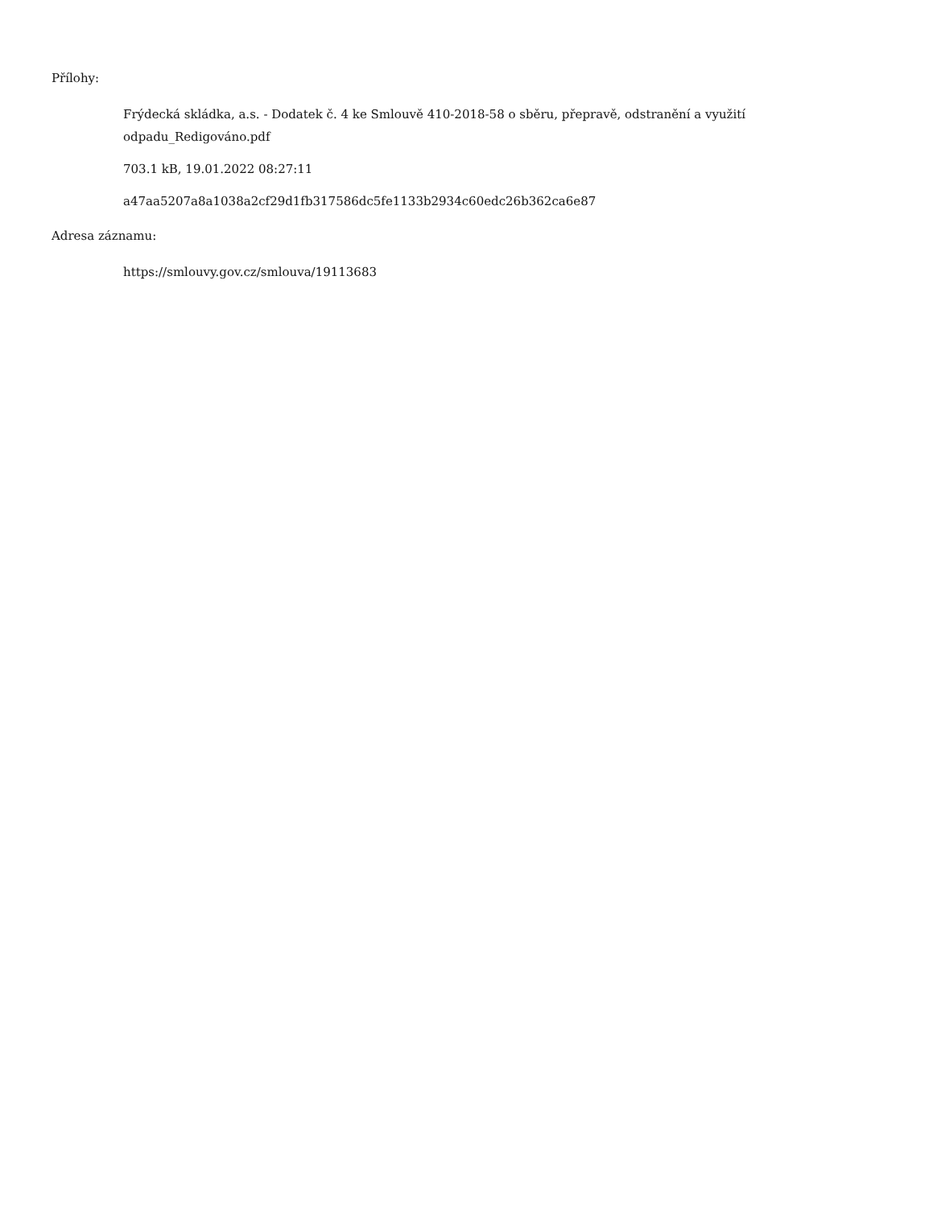Přílohy:
Frýdecká skládka, a.s. - Dodatek č. 4 ke Smlouvě 410-2018-58 o sběru, přepravě, odstranění a využití odpadu_Redigováno.pdf
703.1 kB, 19.01.2022 08:27:11
a47aa5207a8a1038a2cf29d1fb317586dc5fe1133b2934c60edc26b362ca6e87
Adresa záznamu:
https://smlouvy.gov.cz/smlouva/19113683